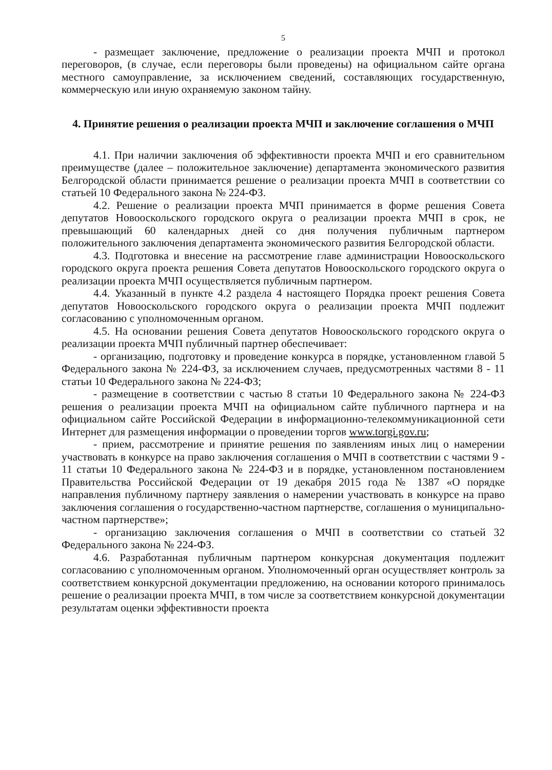5
- размещает заключение, предложение о реализации проекта МЧП и протокол переговоров, (в случае, если переговоры были проведены) на официальном сайте органа местного самоуправление, за исключением сведений, составляющих государственную, коммерческую или иную охраняемую законом тайну.
4. Принятие решения о реализации проекта МЧП и заключение соглашения о МЧП
4.1. При наличии заключения об эффективности проекта МЧП и его сравнительном преимуществе (далее – положительное заключение) департамента экономического развития Белгородской области принимается решение о реализации проекта МЧП в соответствии со статьей 10 Федерального закона № 224-ФЗ.
4.2. Решение о реализации проекта МЧП принимается в форме решения Совета депутатов Новооскольского городского округа о реализации проекта МЧП в срок, не превышающий 60 календарных дней со дня получения публичным партнером положительного заключения департамента экономического развития Белгородской области.
4.3. Подготовка и внесение на рассмотрение главе администрации Новооскольского городского округа проекта решения Совета депутатов Новооскольского городского округа о реализации проекта МЧП осуществляется публичным партнером.
4.4. Указанный в пункте 4.2 раздела 4 настоящего Порядка проект решения Совета депутатов Новооскольского городского округа о реализации проекта МЧП подлежит согласованию с уполномоченным органом.
4.5. На основании решения Совета депутатов Новооскольского городского округа о реализации проекта МЧП публичный партнер обеспечивает:
- организацию, подготовку и проведение конкурса в порядке, установленном главой 5 Федерального закона № 224-ФЗ, за исключением случаев, предусмотренных частями 8 - 11 статьи 10 Федерального закона № 224-ФЗ;
- размещение в соответствии с частью 8 статьи 10 Федерального закона № 224-ФЗ решения о реализации проекта МЧП на официальном сайте публичного партнера и на официальном сайте Российской Федерации в информационно-телекоммуникационной сети Интернет для размещения информации о проведении торгов www.torgi.gov.ru;
- прием, рассмотрение и принятие решения по заявлениям иных лиц о намерении участвовать в конкурсе на право заключения соглашения о МЧП в соответствии с частями 9 - 11 статьи 10 Федерального закона № 224-ФЗ и в порядке, установленном постановлением Правительства Российской Федерации от 19 декабря 2015 года № 1387 «О порядке направления публичному партнеру заявления о намерении участвовать в конкурсе на право заключения соглашения о государственно-частном партнерстве, соглашения о муниципально-частном партнерстве»;
- организацию заключения соглашения о МЧП в соответствии со статьей 32 Федерального закона № 224-ФЗ.
4.6. Разработанная публичным партнером конкурсная документация подлежит согласованию с уполномоченным органом. Уполномоченный орган осуществляет контроль за соответствием конкурсной документации предложению, на основании которого принималось решение о реализации проекта МЧП, в том числе за соответствием конкурсной документации результатам оценки эффективности проекта